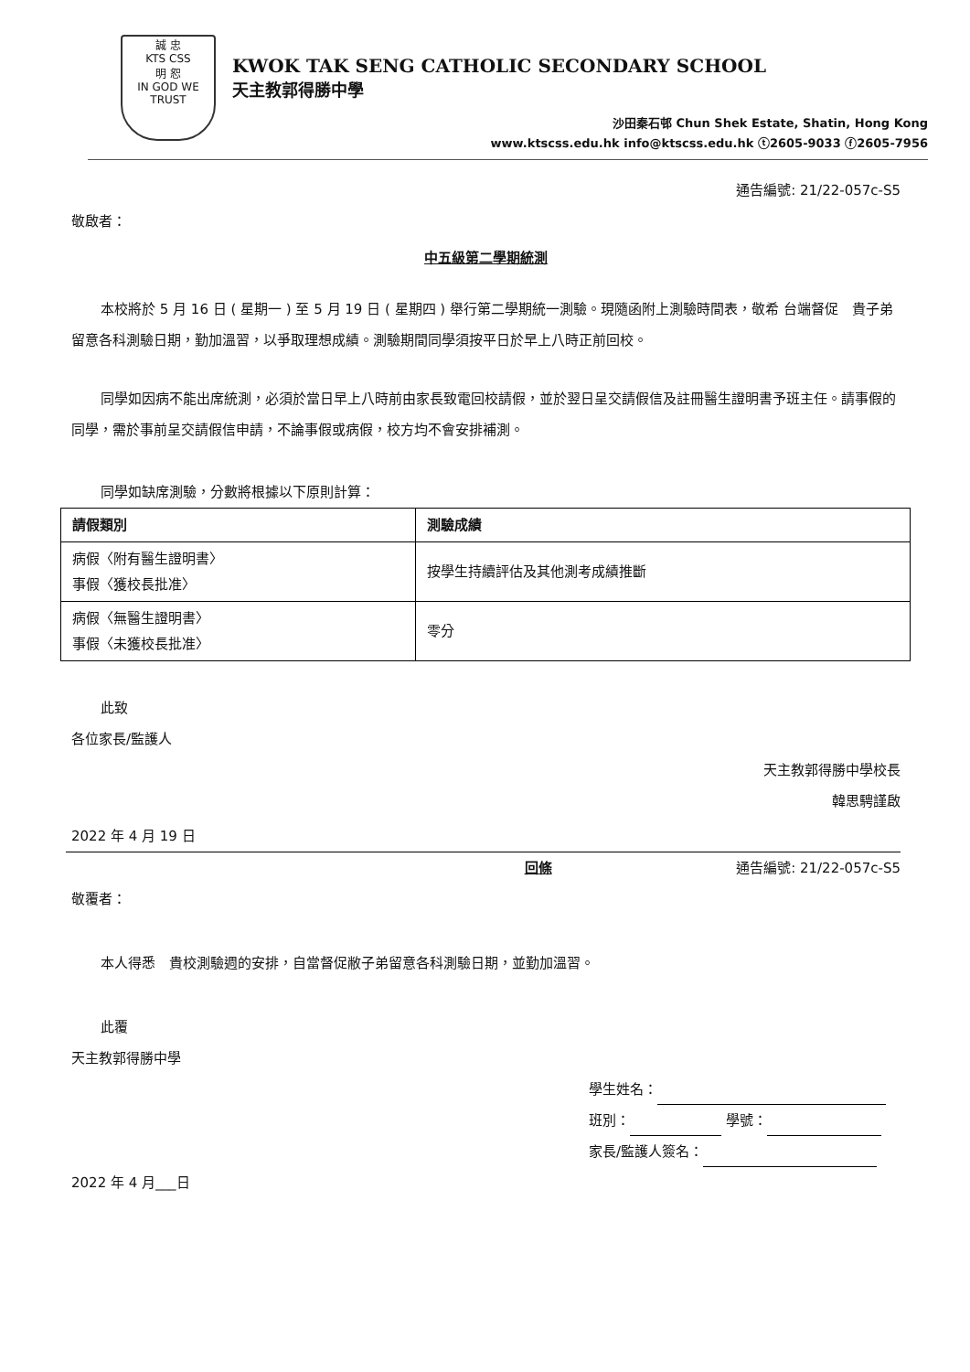誠 忠
KTS CSS
明 恕
IN GOD WE TRUST
KWOK TAK SENG CATHOLIC SECONDARY SCHOOL
天主教郭得勝中學
沙田秦石邨 Chun Shek Estate, Shatin, Hong Kong
www.ktscss.edu.hk info@ktscss.edu.hk ⓣ2605-9033 ⓕ2605-7956
通告編號: 21/22-057c-S5
敬啟者：
中五級第二學期統測
本校將於 5 月 16 日 ( 星期一 ) 至 5 月 19 日 ( 星期四 ) 舉行第二學期統一測驗。現隨函附上測驗時間表，敬希 台端督促　貴子弟留意各科測驗日期，勤加溫習，以爭取理想成績。測驗期間同學須按平日於早上八時正前回校。
同學如因病不能出席統測，必須於當日早上八時前由家長致電回校請假，並於翌日呈交請假信及註冊醫生證明書予班主任。請事假的同學，需於事前呈交請假信申請，不論事假或病假，校方均不會安排補測。
同學如缺席測驗，分數將根據以下原則計算：
| 請假類別 | 測驗成績 |
| --- | --- |
| 病假〈附有醫生證明書〉 事假〈獲校長批准〉 | 按學生持續評估及其他測考成績推斷 |
| 病假〈無醫生證明書〉 事假〈未獲校長批准〉 | 零分 |
此致
各位家長/監護人
天主教郭得勝中學校長
韓思騁謹啟
2022 年 4 月 19 日
回條 通告編號: 21/22-057c-S5
敬覆者：
本人得悉　貴校測驗週的安排，自當督促敝子弟留意各科測驗日期，並勤加溫習。
此覆
天主教郭得勝中學
學生姓名：
班別： 學號：
家長/監護人簽名：
2022 年 4 月___日